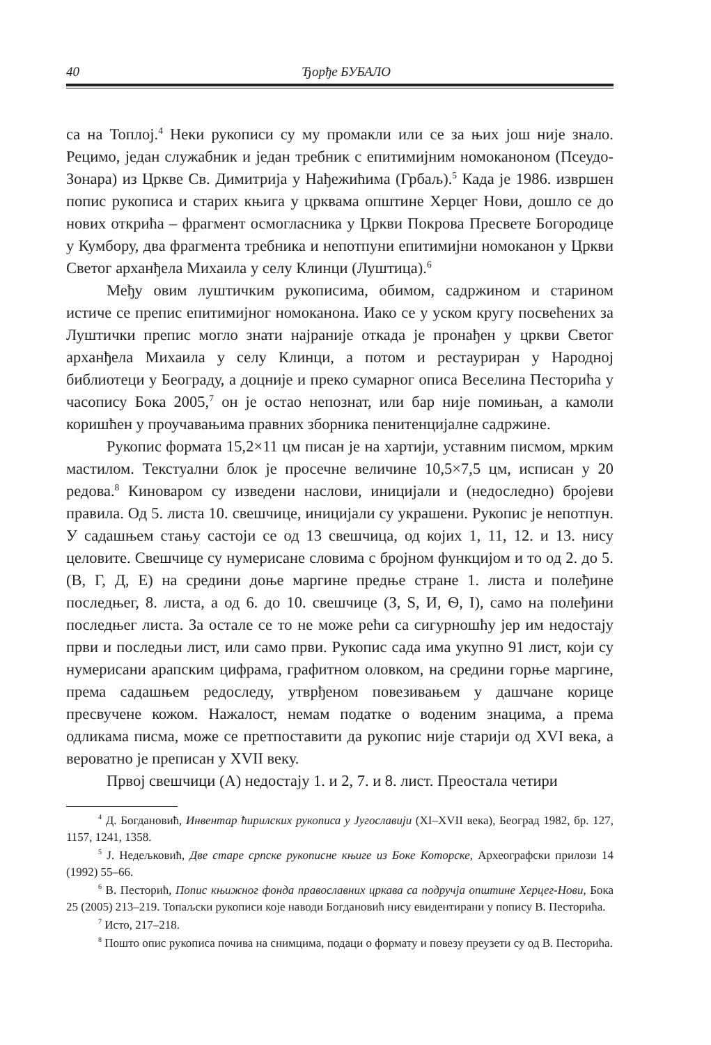40 Ђорђе БУБАЛО
са на Топлој.<sup>4</sup> Неки рукописи су му промакли или се за њих још није знало. Рецимо, један служабник и један требник с епитимијним номоканоном (Псеудо-Зонара) из Цркве Св. Димитрија у Нађежићима (Грбаљ).<sup>5</sup> Када је 1986. извршен попис рукописа и старих књига у црквама општине Херцег Нови, дошло се до нових открића – фрагмент осмогласника у Цркви Покрова Пресвете Богородице у Кумбору, два фрагмента требника и непотпуни епитимијни номоканон у Цркви Светог арханђела Михаила у селу Клинци (Луштица).<sup>6</sup>
Међу овим луштичким рукописима, обимом, садржином и старином истиче се препис епитимијног номоканона. Иако се у уском кругу посвећених за Луштички препис могло знати најраније откада је пронађен у цркви Светог арханђела Михаила у селу Клинци, а потом и рестауриран у Народној библиотеци у Београду, а доцније и преко сумарног описа Веселина Песторића у часопису Бока 2005,<sup>7</sup> он је остао непознат, или бар није помињан, а камоли коришћен у проучавањима правних зборника пенитенцијалне садржине.
Рукопис формата 15,2×11 цм писан је на хартији, уставним писмом, мрким мастилом. Текстуални блок је просечне величине 10,5×7,5 цм, исписан у 20 редова.<sup>8</sup> Киноваром су изведени наслови, иницијали и (недоследно) бројеви правила. Од 5. листа 10. свешчице, иницијали су украшени. Рукопис је непотпун. У садашњем стању састоји се од 13 свешчица, од којих 1, 11, 12. и 13. нису целовите. Свешчице су нумерисане словима с бројном функцијом и то од 2. до 5. (В, Г, Д, Е) на средини доње маргине предње стране 1. листа и полеђине последњег, 8. листа, а од 6. до 10. свешчице (З, Ѕ, И, Ѳ, І), само на полеђини последњег листа. За остале се то не може рећи са сигурношћу јер им недостају први и последњи лист, или само први. Рукопис сада има укупно 91 лист, који су нумерисани арапским цифрама, графитном оловком, на средини горње маргине, према садашњем редоследу, утврђеном повезивањем у дашчане корице пресвучене кожом. Нажалост, немам податке о воденим знацима, а према одликама писма, може се претпоставити да рукопис није старији од XVI века, а вероватно је преписан у XVII веку.
Првој свешчици (А) недостају 1. и 2, 7. и 8. лист. Преостала четири
<sup>4</sup> Д. Богдановић, Инвентар ћирилских рукописа у Југославији (XI–XVII века), Београд 1982, бр. 127, 1157, 1241, 1358.
<sup>5</sup> Ј. Недељковић, Две старе српске рукописне књиге из Боке Которске, Археографски прилози 14 (1992) 55–66.
<sup>6</sup> В. Песторић, Попис књижног фонда православних цркава са подручја општине Херцег-Нови, Бока 25 (2005) 213–219. Топаљски рукописи које наводи Богдановић нису евидентирани у попису В. Песторића.
<sup>7</sup> Исто, 217–218.
<sup>8</sup> Пошто опис рукописа почива на снимцима, подаци о формату и повезу преузети су од В. Песторића.